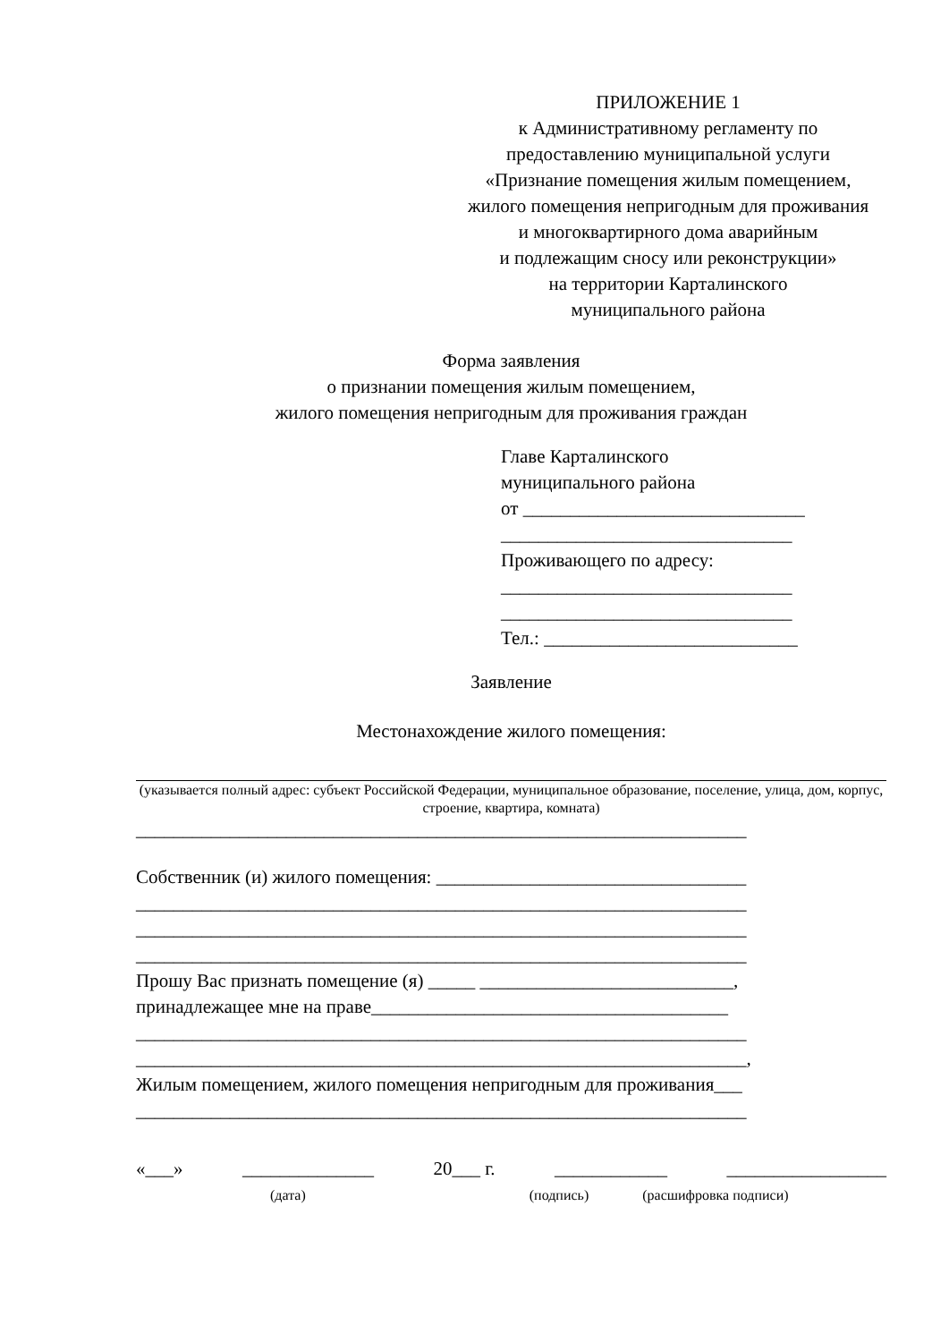ПРИЛОЖЕНИЕ 1
к Административному регламенту по предоставлению муниципальной услуги «Признание помещения жилым помещением, жилого помещения непригодным для проживания
и многоквартирного дома аварийным
и подлежащим сносу или реконструкции»
на территории Карталинского
муниципального района
Форма заявления
о признании помещения жилым помещением,
жилого помещения непригодным для проживания граждан
Главе Карталинского
муниципального района
от ______________________________
_______________________________
Проживающего по адресу:
_______________________________
_______________________________
Тел.: ___________________________
Заявление
Местонахождение жилого помещения:
(указывается полный адрес: субъект Российской Федерации, муниципальное образование, поселение, улица, дом, корпус, строение, квартира, комната)
_________________________________________________________________
Собственник (и) жилого помещения: _________________________________
_________________________________________________________________
_________________________________________________________________
_________________________________________________________________
Прошу Вас признать помещение (я) _____ ___________________________,
принадлежащее мне на праве______________________________________
_________________________________________________________________
_________________________________________________________________,
Жилым помещением, жилого помещения непригодным для проживания___
_________________________________________________________________
«___» ______________ 20___ г. ____________ _________________
(дата) (подпись) (расшифровка подписи)